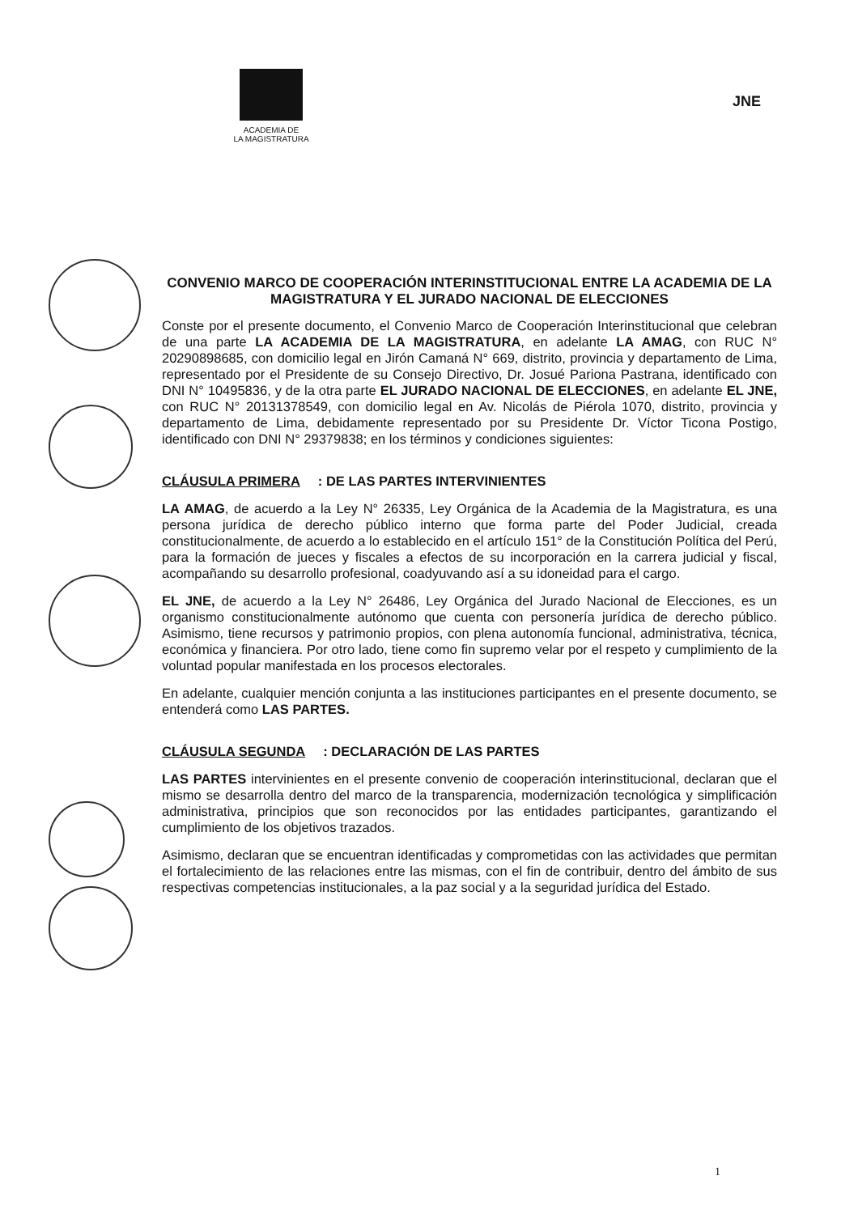ACADEMIA DE
LA MAGISTRATURA
JNE
CONVENIO MARCO DE COOPERACIÓN INTERINSTITUCIONAL ENTRE LA ACADEMIA DE LA MAGISTRATURA Y EL JURADO NACIONAL DE ELECCIONES
Conste por el presente documento, el Convenio Marco de Cooperación Interinstitucional que celebran de una parte LA ACADEMIA DE LA MAGISTRATURA, en adelante LA AMAG, con RUC N° 20290898685, con domicilio legal en Jirón Camaná N° 669, distrito, provincia y departamento de Lima, representado por el Presidente de su Consejo Directivo, Dr. Josué Pariona Pastrana, identificado con DNI N° 10495836, y de la otra parte EL JURADO NACIONAL DE ELECCIONES, en adelante EL JNE, con RUC N° 20131378549, con domicilio legal en Av. Nicolás de Piérola 1070, distrito, provincia y departamento de Lima, debidamente representado por su Presidente Dr. Víctor Ticona Postigo, identificado con DNI N° 29379838; en los términos y condiciones siguientes:
CLÁUSULA PRIMERA: DE LAS PARTES INTERVINIENTES
LA AMAG, de acuerdo a la Ley N° 26335, Ley Orgánica de la Academia de la Magistratura, es una persona jurídica de derecho público interno que forma parte del Poder Judicial, creada constitucionalmente, de acuerdo a lo establecido en el artículo 151° de la Constitución Política del Perú, para la formación de jueces y fiscales a efectos de su incorporación en la carrera judicial y fiscal, acompañando su desarrollo profesional, coadyuvando así a su idoneidad para el cargo.
EL JNE, de acuerdo a la Ley N° 26486, Ley Orgánica del Jurado Nacional de Elecciones, es un organismo constitucionalmente autónomo que cuenta con personería jurídica de derecho público. Asimismo, tiene recursos y patrimonio propios, con plena autonomía funcional, administrativa, técnica, económica y financiera. Por otro lado, tiene como fin supremo velar por el respeto y cumplimiento de la voluntad popular manifestada en los procesos electorales.
En adelante, cualquier mención conjunta a las instituciones participantes en el presente documento, se entenderá como LAS PARTES.
CLÁUSULA SEGUNDA: DECLARACIÓN DE LAS PARTES
LAS PARTES intervinientes en el presente convenio de cooperación interinstitucional, declaran que el mismo se desarrolla dentro del marco de la transparencia, modernización tecnológica y simplificación administrativa, principios que son reconocidos por las entidades participantes, garantizando el cumplimiento de los objetivos trazados.
Asimismo, declaran que se encuentran identificadas y comprometidas con las actividades que permitan el fortalecimiento de las relaciones entre las mismas, con el fin de contribuir, dentro del ámbito de sus respectivas competencias institucionales, a la paz social y a la seguridad jurídica del Estado.
1